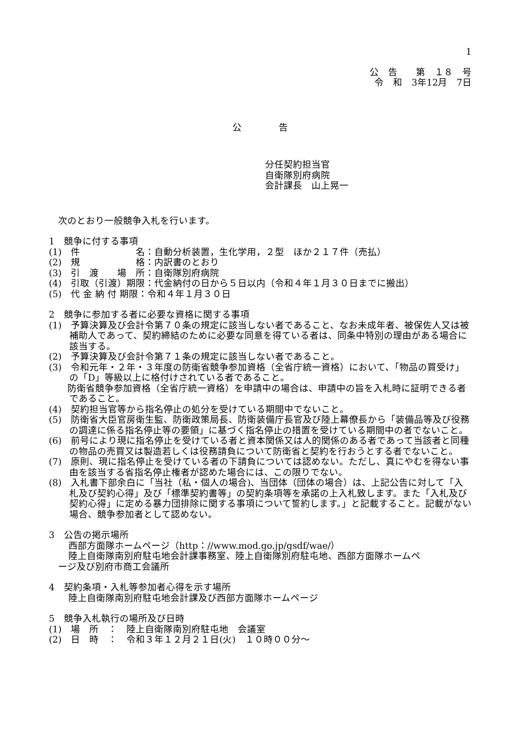1
公　告　　第　１８　号
令　和　3年12月　7日
公　　　　告
分任契約担当官
自衛隊別府病院
会計課長　山上晃一
　次のとおり一般競争入札を行います。
1　競争に付する事項
(1)　件　　　　　　名：自動分析装置，生化学用，２型　ほか２１７件（売払）
(2)　規　　　　　　格：内訳書のとおり
(3)　引　渡　　場　所：自衛隊別府病院
(4)　引取（引渡）期限：代金納付の日から５日以内（令和４年１月３０日までに搬出）
(5)　代 金 納 付 期限：令和４年１月３０日
2　競争に参加する者に必要な資格に関する事項
(1)　予算決算及び会計令第７０条の規定に該当しない者であること、なお未成年者、被保佐人又は被補助人であって、契約締結のために必要な同意を得ている者は、同条中特別の理由がある場合に該当する。
(2)　予算決算及び会計令第７１条の規定に該当しない者であること。
(3)　令和元年・２年・３年度の防衛省競争参加資格（全省庁統一資格）において、「物品の買受け」の「D」等級以上に格付けされている者であること。
　　防衛省競争参加資格（全省庁統一資格）を申請中の場合は、申請中の旨を入札時に証明できる者であること。
(4)　契約担当官等から指名停止の処分を受けている期間中でないこと。
(5)　防衛省大臣官房衛生監、防衛政策局長、防衛装備庁長官及び陸上幕僚長から「装備品等及び役務の調達に係る指名停止等の要領」に基づく指名停止の措置を受けている期間中の者でないこと。
(6)　前号により現に指名停止を受けている者と資本関係又は人的関係のある者であって当該者と同種の物品の売買又は製造若しくは役務請負について防衛省と契約を行おうとする者でないこと。
(7)　原則、現に指名停止を受けている者の下請負については認めない。ただし、真にやむを得ない事由を該当する省指名停止権者が認めた場合には、この限りでない。
(8)　入札書下部余白に「当社（私・個人の場合)、当団体（団体の場合）は、上記公告に対して「入札及び契約心得」及び「標準契約書等」の契約条項等を承諾の上入札致します。また「入札及び契約心得」に定める暴力団排除に関する事項について誓約します。」と記載すること。記載がない場合、競争参加者として認めない。
3　公告の掲示場所
西部方面隊ホームページ（http：//www.mod.go.jp/gsdf/wae/）
陸上自衛隊南別府駐屯地会計課事務室、陸上自衛隊別府駐屯地、西部方面隊ホームペ
　ージ及び別府市商工会議所
4　契約条項・入札等参加者心得を示す場所
陸上自衛隊南別府駐屯地会計課及び西部方面隊ホームページ
5　競争入札執行の場所及び日時
(1)　場　所　：　陸上自衛隊南別府駐屯地　会議室
(2)　日　時　：　令和３年１２月２１日(火)　１０時００分～